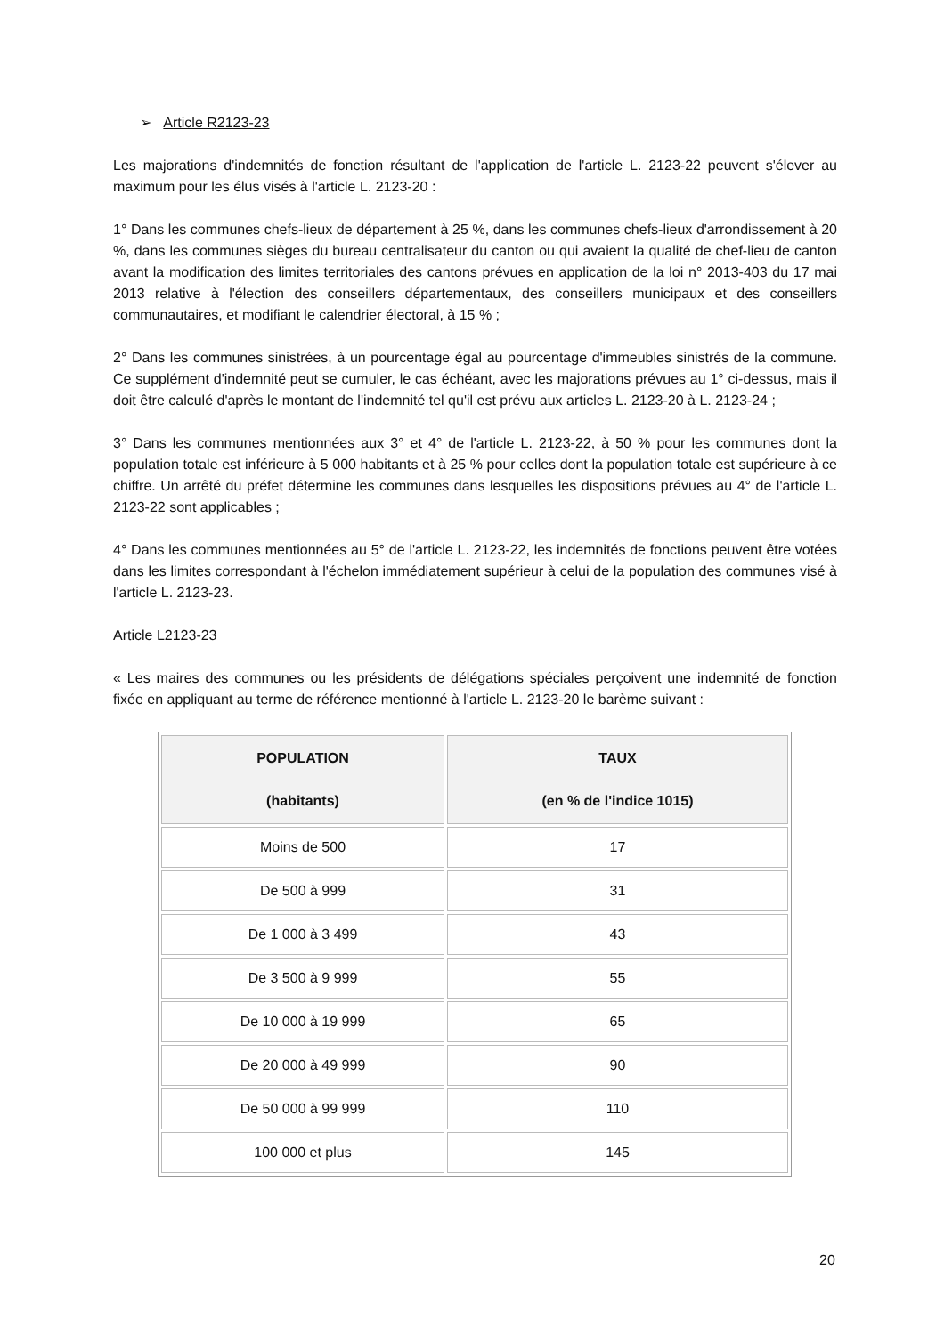➢ Article R2123-23
Les majorations d'indemnités de fonction résultant de l'application de l'article L. 2123-22 peuvent s'élever au maximum pour les élus visés à l'article L. 2123-20 :
1° Dans les communes chefs-lieux de département à 25 %, dans les communes chefs-lieux d'arrondissement à 20 %, dans les communes sièges du bureau centralisateur du canton ou qui avaient la qualité de chef-lieu de canton avant la modification des limites territoriales des cantons prévues en application de la loi n° 2013-403 du 17 mai 2013 relative à l'élection des conseillers départementaux, des conseillers municipaux et des conseillers communautaires, et modifiant le calendrier électoral, à 15 % ;
2° Dans les communes sinistrées, à un pourcentage égal au pourcentage d'immeubles sinistrés de la commune. Ce supplément d'indemnité peut se cumuler, le cas échéant, avec les majorations prévues au 1° ci-dessus, mais il doit être calculé d'après le montant de l'indemnité tel qu'il est prévu aux articles L. 2123-20 à L. 2123-24 ;
3° Dans les communes mentionnées aux 3° et 4° de l'article L. 2123-22, à 50 % pour les communes dont la population totale est inférieure à 5 000 habitants et à 25 % pour celles dont la population totale est supérieure à ce chiffre. Un arrêté du préfet détermine les communes dans lesquelles les dispositions prévues au 4° de l'article L. 2123-22 sont applicables ;
4° Dans les communes mentionnées au 5° de l'article L. 2123-22, les indemnités de fonctions peuvent être votées dans les limites correspondant à l'échelon immédiatement supérieur à celui de la population des communes visé à l'article L. 2123-23.
Article L2123-23
« Les maires des communes ou les présidents de délégations spéciales perçoivent une indemnité de fonction fixée en appliquant au terme de référence mentionné à l'article L. 2123-20 le barème suivant :
| POPULATION (habitants) | TAUX (en % de l'indice 1015) |
| --- | --- |
| Moins de 500 | 17 |
| De 500 à 999 | 31 |
| De 1 000 à 3 499 | 43 |
| De 3 500 à 9 999 | 55 |
| De 10 000 à 19 999 | 65 |
| De 20 000 à 49 999 | 90 |
| De 50 000 à 99 999 | 110 |
| 100 000 et plus | 145 |
20